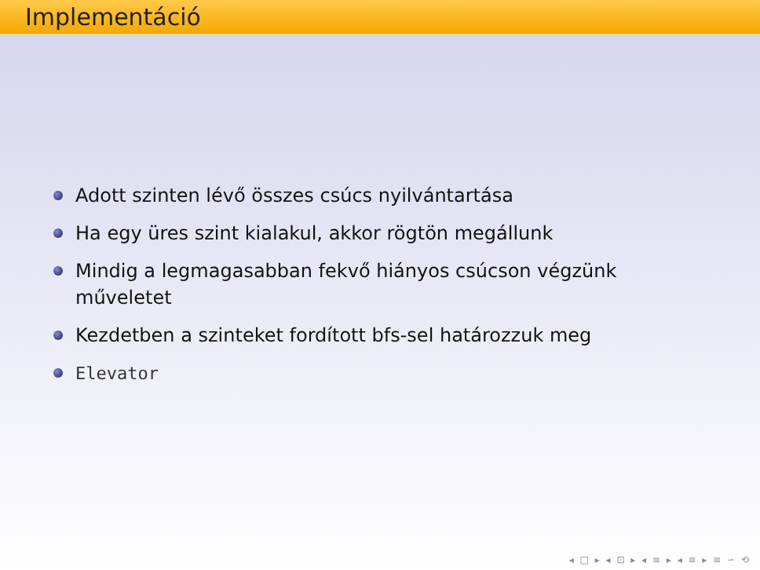Implementáció
Adott szinten lévő összes csúcs nyilvántartása
Ha egy üres szint kialakul, akkor rögtön megállunk
Mindig a legmagasabban fekvő hiányos csúcson végzünk műveletet
Kezdetben a szinteket fordított bfs-sel határozzuk meg
Elevator
◂ □ ▸ ◂ ⊡ ▸ ◂ ≡ ▸ ◂ ≡ ▸ ≡ ∽ ⟲